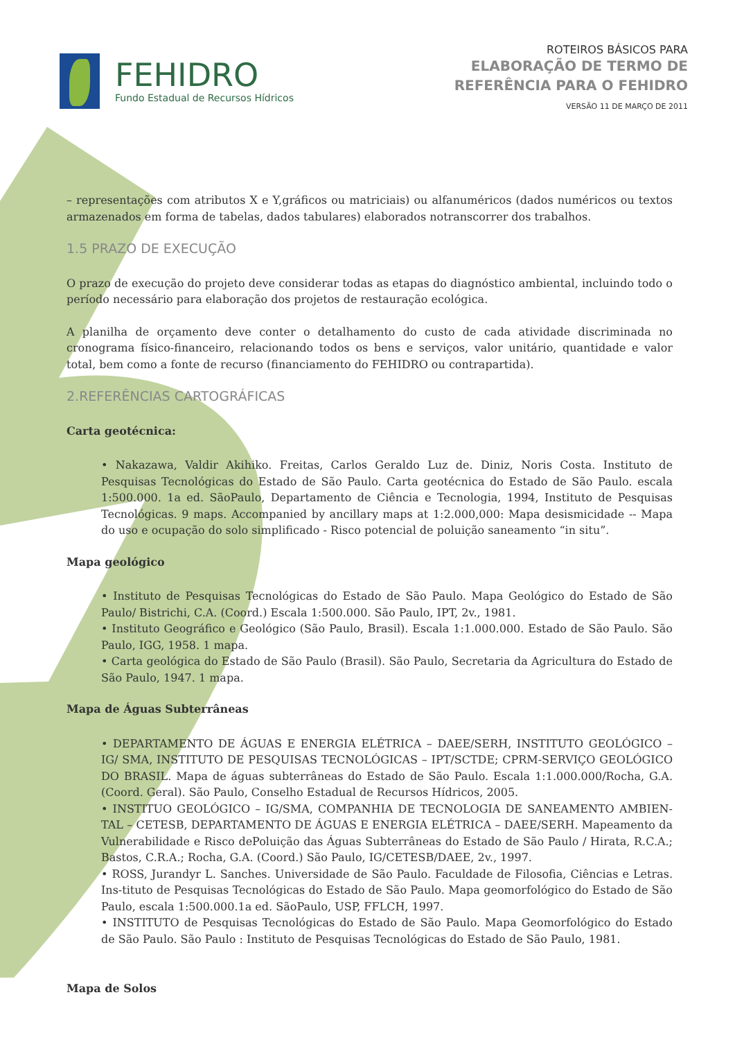FEHIDRO
Fundo Estadual de Recursos Hídricos
ROTEIROS BÁSICOS PARA
ELABORAÇÃO DE TERMO DE
REFERÊNCIA PARA O FEHIDRO
VERSÃO 11 DE MARÇO DE 2011
– representações com atributos X e Y,gráficos ou matriciais) ou alfanuméricos (dados numéricos ou textos armazenados em forma de tabelas, dados tabulares) elaborados notranscorrer dos trabalhos.
1.5 PRAZO DE EXECUÇÃO
O prazo de execução do projeto deve considerar todas as etapas do diagnóstico ambiental, incluindo todo o período necessário para elaboração dos projetos de restauração ecológica.
A planilha de orçamento deve conter o detalhamento do custo de cada atividade discriminada no cronograma físico-financeiro, relacionando todos os bens e serviços, valor unitário, quantidade e valor total, bem como a fonte de recurso (financiamento do FEHIDRO ou contrapartida).
2.REFERÊNCIAS CARTOGRÁFICAS
Carta geotécnica:
• Nakazawa, Valdir Akihiko. Freitas, Carlos Geraldo Luz de. Diniz, Noris Costa. Instituto de Pesquisas Tecnológicas do Estado de São Paulo. Carta geotécnica do Estado de São Paulo. escala 1:500.000. 1a ed. SãoPaulo, Departamento de Ciência e Tecnologia, 1994, Instituto de Pesquisas Tecnológicas. 9 maps. Accompanied by ancillary maps at 1:2.000,000: Mapa desismicidade -- Mapa do uso e ocupação do solo simplificado - Risco potencial de poluição saneamento “in situ”.
Mapa geológico
• Instituto de Pesquisas Tecnológicas do Estado de São Paulo. Mapa Geológico do Estado de São Paulo/ Bistrichi, C.A. (Coord.) Escala 1:500.000. São Paulo, IPT, 2v., 1981.
• Instituto Geográfico e Geológico (São Paulo, Brasil). Escala 1:1.000.000. Estado de São Paulo. São Paulo, IGG, 1958. 1 mapa.
• Carta geológica do Estado de São Paulo (Brasil). São Paulo, Secretaria da Agricultura do Estado de São Paulo, 1947. 1 mapa.
Mapa de Águas Subterrâneas
• DEPARTAMENTO DE ÁGUAS E ENERGIA ELÉTRICA – DAEE/SERH, INSTITUTO GEOLÓGICO – IG/ SMA, INSTITUTO DE PESQUISAS TECNOLÓGICAS – IPT/SCTDE; CPRM-SERVIÇO GEOLÓGICO DO BRASIL. Mapa de águas subterrâneas do Estado de São Paulo. Escala 1:1.000.000/Rocha, G.A. (Coord. Geral). São Paulo, Conselho Estadual de Recursos Hídricos, 2005.
• INSTITUO GEOLÓGICO – IG/SMA, COMPANHIA DE TECNOLOGIA DE SANEAMENTO AMBIEN-TAL – CETESB, DEPARTAMENTO DE ÁGUAS E ENERGIA ELÉTRICA – DAEE/SERH. Mapeamento da Vulnerabilidade e Risco dePoluição das Águas Subterrâneas do Estado de São Paulo / Hirata, R.C.A.; Bastos, C.R.A.; Rocha, G.A. (Coord.) São Paulo, IG/CETESB/DAEE, 2v., 1997.
• ROSS, Jurandyr L. Sanches. Universidade de São Paulo. Faculdade de Filosofia, Ciências e Letras. Ins-tituto de Pesquisas Tecnológicas do Estado de São Paulo. Mapa geomorfológico do Estado de São Paulo, escala 1:500.000.1a ed. SãoPaulo, USP, FFLCH, 1997.
• INSTITUTO de Pesquisas Tecnológicas do Estado de São Paulo. Mapa Geomorfológico do Estado de São Paulo. São Paulo : Instituto de Pesquisas Tecnológicas do Estado de São Paulo, 1981.
Mapa de Solos